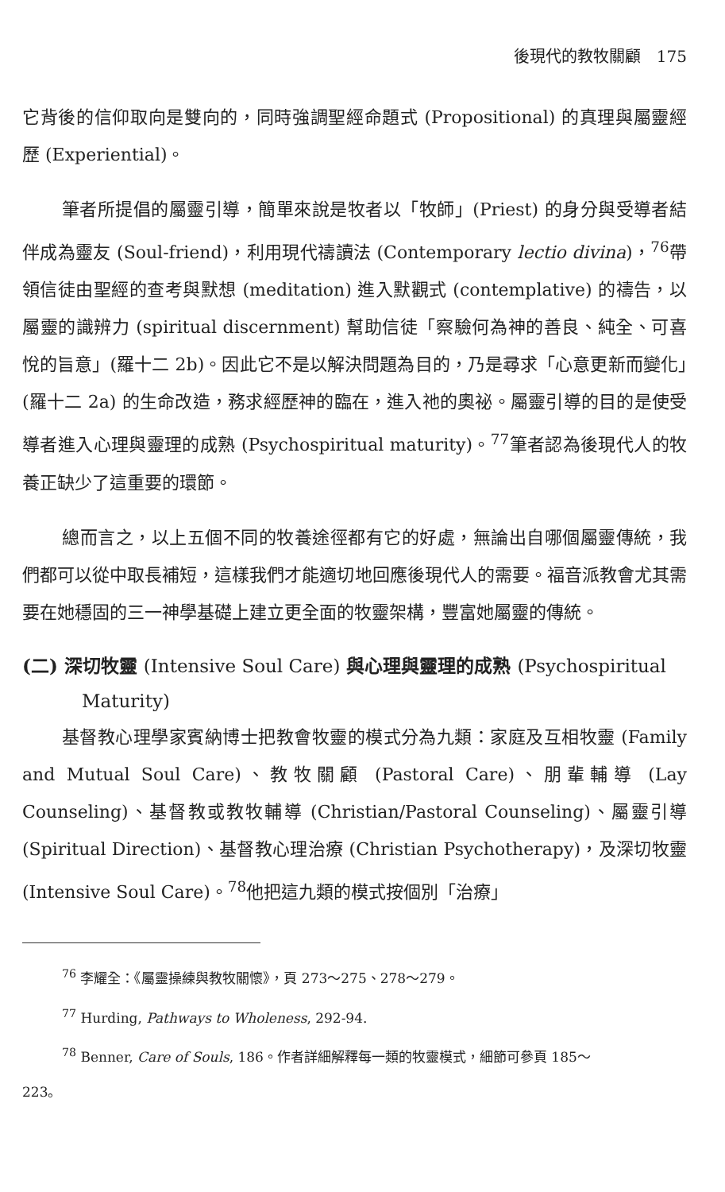後現代的教牧關顧　175
它背後的信仰取向是雙向的，同時強調聖經命題式 (Propositional) 的真理與屬靈經歷 (Experiential)。
筆者所提倡的屬靈引導，簡單來說是牧者以「牧師」(Priest) 的身分與受導者結伴成為靈友 (Soul-friend)，利用現代禱讀法 (Contemporary lectio divina)，<sup>76</sup>帶領信徒由聖經的查考與默想 (meditation) 進入默觀式 (contemplative) 的禱告，以屬靈的識辨力 (spiritual discernment) 幫助信徒「察驗何為神的善良、純全、可喜悅的旨意」(羅十二 2b)。因此它不是以解決問題為目的，乃是尋求「心意更新而變化」(羅十二 2a) 的生命改造，務求經歷神的臨在，進入祂的奧祕。屬靈引導的目的是使受導者進入心理與靈理的成熟 (Psychospiritual maturity)。<sup>77</sup>筆者認為後現代人的牧養正缺少了這重要的環節。
總而言之，以上五個不同的牧養途徑都有它的好處，無論出自哪個屬靈傳統，我們都可以從中取長補短，這樣我們才能適切地回應後現代人的需要。福音派教會尤其需要在她穩固的三一神學基礎上建立更全面的牧靈架構，豐富她屬靈的傳統。
(二) 深切牧靈 (Intensive Soul Care) 與心理與靈理的成熟 (Psychospiritual Maturity)
基督教心理學家賓納博士把教會牧靈的模式分為九類：家庭及互相牧靈 (Family and Mutual Soul Care)、教牧關顧 (Pastoral Care)、朋輩輔導 (Lay Counseling)、基督教或教牧輔導 (Christian/Pastoral Counseling)、屬靈引導 (Spiritual Direction)、基督教心理治療 (Christian Psychotherapy)，及深切牧靈 (Intensive Soul Care)。<sup>78</sup>他把這九類的模式按個別「治療」
<sup>76</sup> 李耀全：《屬靈操練與教牧關懷》，頁 273～275、278～279。
<sup>77</sup> Hurding, Pathways to Wholeness, 292-94.
<sup>78</sup> Benner, Care of Souls, 186。作者詳細解釋每一類的牧靈模式，細節可參頁 185～
223。